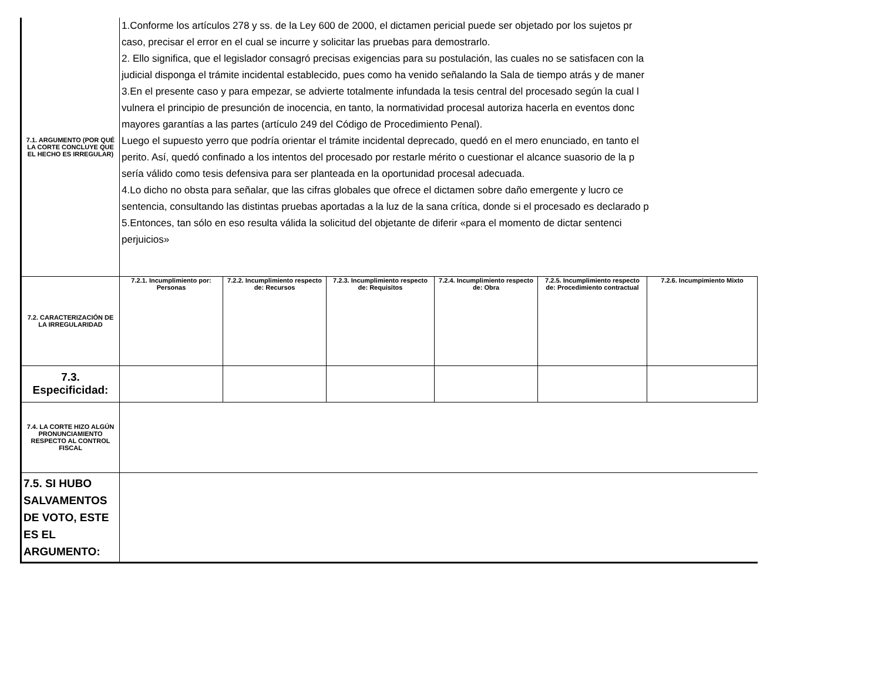| 7.1. ARGUMENTO (POR QUÉ LA CORTE CONCLUYE QUE EL HECHO ES IRREGULAR) | 1.Conforme los artículos 278 y ss. de la Ley 600 de 2000, el dictamen pericial puede ser objetado por los sujetos pr caso, precisar el error en el cual se incurre y solicitar las pruebas para demostrarlo. 2. Ello significa, que el legislador consagró precisas exigencias para su postulación, las cuales no se satisfacen con la judicial disponga el trámite incidental establecido, pues como ha venido señalando la Sala de tiempo atrás y de maner 3.En el presente caso y para empezar, se advierte totalmente infundada la tesis central del procesado según la cual l vulnera el principio de presunción de inocencia, en tanto, la normatividad procesal autoriza hacerla en eventos donc mayores garantías a las partes (artículo 249 del Código de Procedimiento Penal). Luego el supuesto yerro que podría orientar el trámite incidental deprecado, quedó en el mero enunciado, en tanto el perito. Así, quedó confinado a los intentos del procesado por restarle mérito o cuestionar el alcance suasorio de la p sería válido como tesis defensiva para ser planteada en la oportunidad procesal adecuada. 4.Lo dicho no obsta para señalar, que las cifras globales que ofrece el dictamen sobre daño emergente y lucro ce sentencia, consultando las distintas pruebas aportadas a la luz de la sana crítica, donde si el procesado es declarado p 5.Entonces, tan sólo en eso resulta válida la solicitud del objetante de diferir «para el momento de dictar sentenci perjuicios» | | | | | |
| 7.2. CARACTERIZACIÓN DE LA IRREGULARIDAD | 7.2.1. Incumplimiento por: Personas | 7.2.2. Incumplimiento respecto de: Recursos | 7.2.3. Incumplimiento respecto de: Requisitos | 7.2.4. Incumplimiento respecto de: Obra | 7.2.5. Incumplimiento respecto de: Procedimiento contractual | 7.2.6. Incumpimiento Mixto |
| 7.3. Especificidad: | | | | | | |
| 7.4. LA CORTE HIZO ALGÚN PRONUNCIAMIENTO RESPECTO AL CONTROL FISCAL | | | | | | |
| 7.5. SI HUBO SALVAMENTOS DE VOTO, ESTE ES EL ARGUMENTO: | | | | | | |